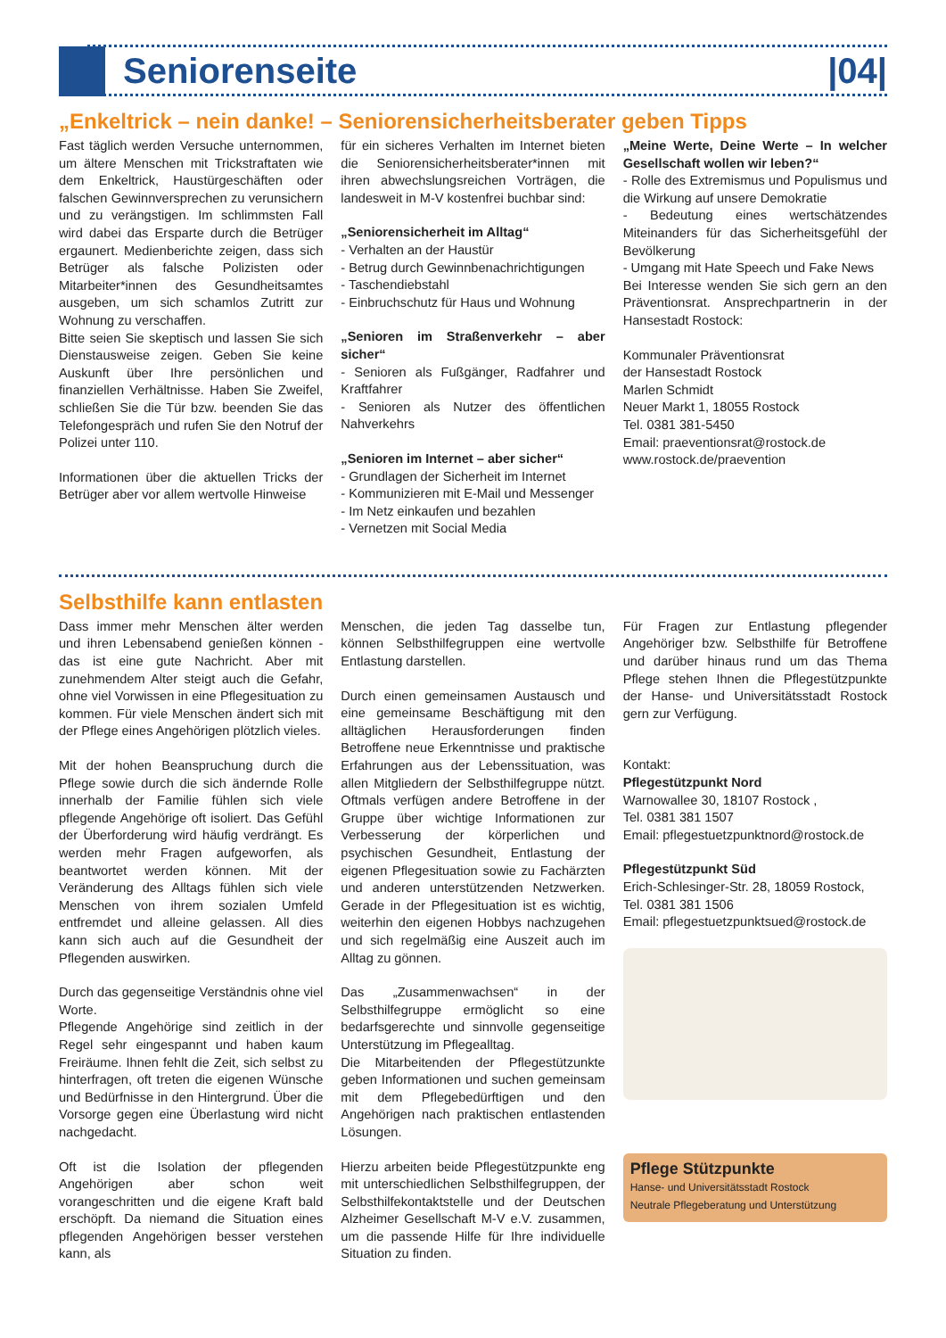Seniorenseite |04|
„Enkeltrick – nein danke! – Seniorensicherheitsberater geben Tipps
Fast täglich werden Versuche unternommen, um ältere Menschen mit Trickstraftaten wie dem Enkeltrick, Haustürgeschäften oder falschen Gewinnversprechen zu verunsichern und zu verängstigen. Im schlimmsten Fall wird dabei das Ersparte durch die Betrüger ergaunert. Medienberichte zeigen, dass sich Betrüger als falsche Polizisten oder Mitarbeiter*innen des Gesundheitsamtes ausgeben, um sich schamlos Zutritt zur Wohnung zu verschaffen.
Bitte seien Sie skeptisch und lassen Sie sich Dienstausweise zeigen. Geben Sie keine Auskunft über Ihre persönlichen und finanziellen Verhältnisse. Haben Sie Zweifel, schließen Sie die Tür bzw. beenden Sie das Telefongespräch und rufen Sie den Notruf der Polizei unter 110.
Informationen über die aktuellen Tricks der Betrüger aber vor allem wertvolle Hinweise
für ein sicheres Verhalten im Internet bieten die Seniorensicherheitsberater*innen mit ihren abwechslungsreichen Vorträgen, die landesweit in M-V kostenfrei buchbar sind:
„Seniorensicherheit im Alltag“
- Verhalten an der Haustür
- Betrug durch Gewinnbenachrichtigungen
- Taschendiebstahl
- Einbruchschutz für Haus und Wohnung
„Senioren im Straßenverkehr – aber sicher“
- Senioren als Fußgänger, Radfahrer und Kraftfahrer
- Senioren als Nutzer des öffentlichen Nahverkehrs
„Senioren im Internet – aber sicher“
- Grundlagen der Sicherheit im Internet
- Kommunizieren mit E-Mail und Messenger
- Im Netz einkaufen und bezahlen
- Vernetzen mit Social Media
„Meine Werte, Deine Werte – In welcher Gesellschaft wollen wir leben?“
- Rolle des Extremismus und Populismus und die Wirkung auf unsere Demokratie
- Bedeutung eines wertschätzendes Miteinanders für das Sicherheitsgefühl der Bevölkerung
- Umgang mit Hate Speech und Fake News
Bei Interesse wenden Sie sich gern an den Präventionsrat. Ansprechpartnerin in der Hansestadt Rostock:
Kommunaler Präventionsrat
der Hansestadt Rostock
Marlen Schmidt
Neuer Markt 1, 18055 Rostock
Tel. 0381 381-5450
Email: praeventionsrat@rostock.de
www.rostock.de/praevention
Selbsthilfe kann entlasten
Dass immer mehr Menschen älter werden und ihren Lebensabend genießen können - das ist eine gute Nachricht. Aber mit zunehmendem Alter steigt auch die Gefahr, ohne viel Vorwissen in eine Pflegesituation zu kommen. Für viele Menschen ändert sich mit der Pflege eines Angehörigen plötzlich vieles.
Mit der hohen Beanspruchung durch die Pflege sowie durch die sich ändernde Rolle innerhalb der Familie fühlen sich viele pflegende Angehörige oft isoliert. Das Gefühl der Überforderung wird häufig verdrängt. Es werden mehr Fragen aufgeworfen, als beantwortet werden können. Mit der Veränderung des Alltags fühlen sich viele Menschen von ihrem sozialen Umfeld entfremdet und alleine gelassen. All dies kann sich auch auf die Gesundheit der Pflegenden auswirken.
Durch das gegenseitige Verständnis ohne viel Worte.
Pflegende Angehörige sind zeitlich in der Regel sehr eingespannt und haben kaum Freiräume. Ihnen fehlt die Zeit, sich selbst zu hinterfragen, oft treten die eigenen Wünsche und Bedürfnisse in den Hintergrund. Über die Vorsorge gegen eine Überlastung wird nicht nachgedacht.
Oft ist die Isolation der pflegenden Angehörigen aber schon weit vorangeschritten und die eigene Kraft bald erschöpft. Da niemand die Situation eines pflegenden Angehörigen besser verstehen kann, als
Menschen, die jeden Tag dasselbe tun, können Selbsthilfegruppen eine wertvolle Entlastung darstellen.
Durch einen gemeinsamen Austausch und eine gemeinsame Beschäftigung mit den alltäglichen Herausforderungen finden Betroffene neue Erkenntnisse und praktische Erfahrungen aus der Lebenssituation, was allen Mitgliedern der Selbsthilfegruppe nützt. Oftmals verfügen andere Betroffene in der Gruppe über wichtige Informationen zur Verbesserung der körperlichen und psychischen Gesundheit, Entlastung der eigenen Pflegesituation sowie zu Fachärzten und anderen unterstützenden Netzwerken. Gerade in der Pflegesituation ist es wichtig, weiterhin den eigenen Hobbys nachzugehen und sich regelmäßig eine Auszeit auch im Alltag zu gönnen.
Das „Zusammenwachsen“ in der Selbsthilfegruppe ermöglicht so eine bedarfsgerechte und sinnvolle gegenseitige Unterstützung im Pflegealltag.
Die Mitarbeitenden der Pflegestützunkte geben Informationen und suchen gemeinsam mit dem Pflegebedürftigen und den Angehörigen nach praktischen entlastenden Lösungen.
Hierzu arbeiten beide Pflegestützpunkte eng mit unterschiedlichen Selbsthilfegruppen, der Selbsthilfekontaktstelle und der Deutschen Alzheimer Gesellschaft M-V e.V. zusammen, um die passende Hilfe für Ihre individuelle Situation zu finden.
Für Fragen zur Entlastung pflegender Angehöriger bzw. Selbsthilfe für Betroffene und darüber hinaus rund um das Thema Pflege stehen Ihnen die Pflegestützpunkte der Hanse- und Universitätsstadt Rostock gern zur Verfügung.
Kontakt:
Pflegestützpunkt Nord
Warnowallee 30, 18107 Rostock ,
Tel. 0381 381 1507
Email: pflegestuetzpunktnord@rostock.de
Pflegestützpunkt Süd
Erich-Schlesinger-Str. 28, 18059 Rostock,
Tel. 0381 381 1506
Email: pflegestuetzpunktsued@rostock.de
Pflege Stützpunkte
Hanse- und Universitätsstadt Rostock
Neutrale Pflegeberatung und Unterstützung